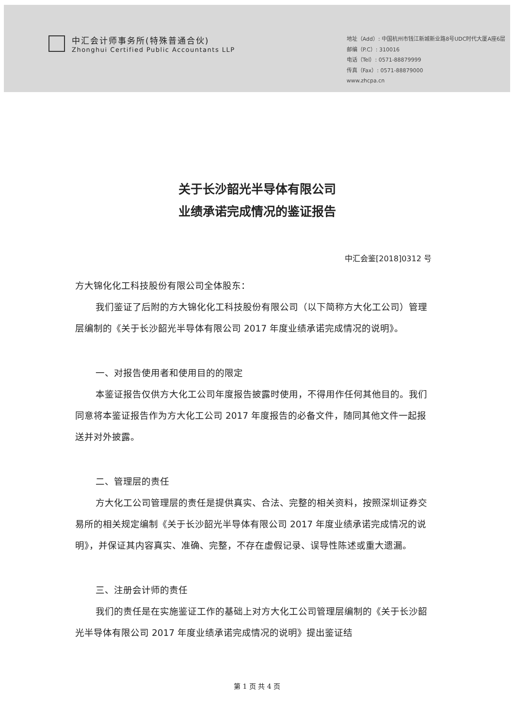中汇会计师事务所(特殊普通合伙)
Zhonghui Certified Public Accountants LLP
地址（Add）: 中国杭州市钱江新城新业路8号UDC时代大厦A座6层
邮编（P.C）: 310016
电话（Tel）: 0571-88879999
传真（Fax）: 0571-88879000
www.zhcpa.cn
关于长沙韶光半导体有限公司
业绩承诺完成情况的鉴证报告
中汇会鉴[2018]0312 号
方大锦化化工科技股份有限公司全体股东：
我们鉴证了后附的方大锦化化工科技股份有限公司（以下简称方大化工公司）管理层编制的《关于长沙韶光半导体有限公司 2017 年度业绩承诺完成情况的说明》。
一、对报告使用者和使用目的的限定
本鉴证报告仅供方大化工公司年度报告披露时使用，不得用作任何其他目的。我们同意将本鉴证报告作为方大化工公司 2017 年度报告的必备文件，随同其他文件一起报送并对外披露。
二、管理层的责任
方大化工公司管理层的责任是提供真实、合法、完整的相关资料，按照深圳证券交易所的相关规定编制《关于长沙韶光半导体有限公司 2017 年度业绩承诺完成情况的说明》，并保证其内容真实、准确、完整，不存在虚假记录、误导性陈述或重大遗漏。
三、注册会计师的责任
我们的责任是在实施鉴证工作的基础上对方大化工公司管理层编制的《关于长沙韶光半导体有限公司 2017 年度业绩承诺完成情况的说明》提出鉴证结
第 1 页 共 4 页